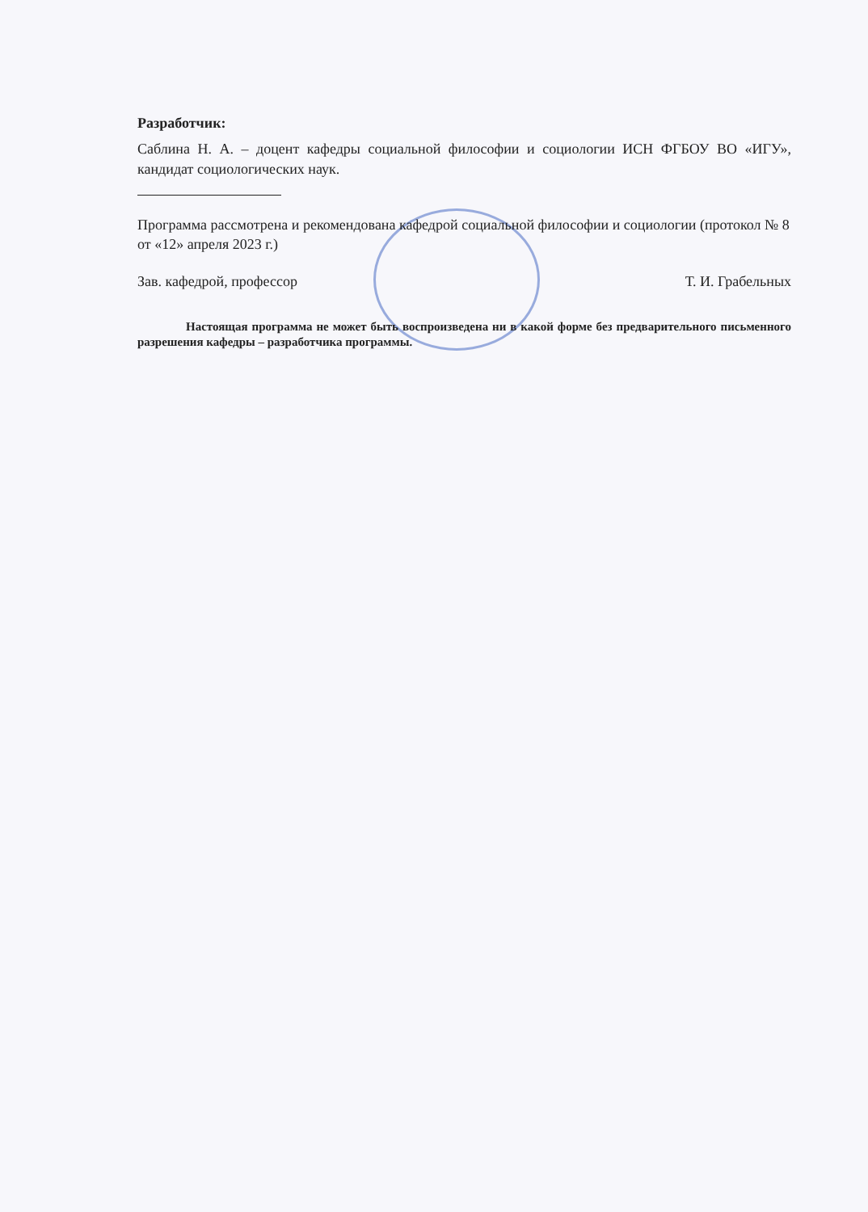Разработчик:
Саблина Н. А. – доцент кафедры социальной философии и социологии ИСН ФГБОУ ВО «ИГУ», кандидат социологических наук.
Программа рассмотрена и рекомендована кафедрой социальной философии и социологии (протокол № 8 от «12» апреля 2023 г.)
Зав. кафедрой, профессор Т. И. Грабельных
Настоящая программа не может быть воспроизведена ни в какой форме без предварительного письменного разрешения кафедры – разработчика программы.